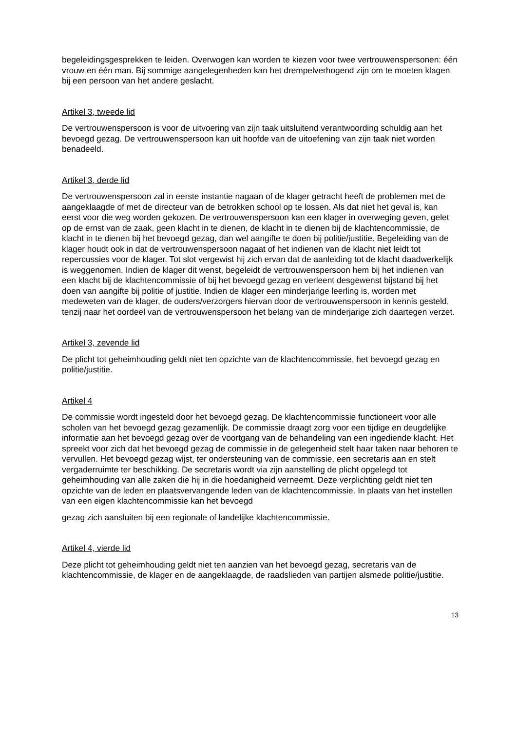begeleidingsgesprekken te leiden. Overwogen kan worden te kiezen voor twee vertrouwenspersonen: één vrouw en één man. Bij sommige aangelegenheden kan het drempelverhogend zijn om te moeten klagen bij een persoon van het andere geslacht.
Artikel 3, tweede lid
De vertrouwenspersoon is voor de uitvoering van zijn taak uitsluitend verantwoording schuldig aan het bevoegd gezag. De vertrouwenspersoon kan uit hoofde van de uitoefening van zijn taak niet worden benadeeld.
Artikel 3, derde lid
De vertrouwenspersoon zal in eerste instantie nagaan of de klager getracht heeft de problemen met de aangeklaagde of met de directeur van de betrokken school op te lossen. Als dat niet het geval is, kan eerst voor die weg worden gekozen. De vertrouwenspersoon kan een klager in overweging geven, gelet op de ernst van de zaak, geen klacht in te dienen, de klacht in te dienen bij de klachtencommissie, de klacht in te dienen bij het bevoegd gezag, dan wel aangifte te doen bij politie/justitie. Begeleiding van de klager houdt ook in dat de vertrouwenspersoon nagaat of het indienen van de klacht niet leidt tot repercussies voor de klager. Tot slot vergewist hij zich ervan dat de aanleiding tot de klacht daadwerkelijk is weggenomen. Indien de klager dit wenst, begeleidt de vertrouwenspersoon hem bij het indienen van een klacht bij de klachtencommissie of bij het bevoegd gezag en verleent desgewenst bijstand bij het doen van aangifte bij politie of justitie. Indien de klager een minderjarige leerling is, worden met medeweten van de klager, de ouders/verzorgers hiervan door de vertrouwenspersoon in kennis gesteld, tenzij naar het oordeel van de vertrouwenspersoon het belang van de minderjarige zich daartegen verzet.
Artikel 3, zevende lid
De plicht tot geheimhouding geldt niet ten opzichte van de klachtencommissie, het bevoegd gezag en politie/justitie.
Artikel 4
De commissie wordt ingesteld door het bevoegd gezag. De klachtencommissie functioneert voor alle scholen van het bevoegd gezag gezamenlijk. De commissie draagt zorg voor een tijdige en deugdelijke informatie aan het bevoegd gezag over de voortgang van de behandeling van een ingediende klacht. Het spreekt voor zich dat het bevoegd gezag de commissie in de gelegenheid stelt haar taken naar behoren te vervullen. Het bevoegd gezag wijst, ter ondersteuning van de commissie, een secretaris aan en stelt vergaderruimte ter beschikking. De secretaris wordt via zijn aanstelling de plicht opgelegd tot geheimhouding van alle zaken die hij in die hoedanigheid verneemt. Deze verplichting geldt niet ten opzichte van de leden en plaatsvervangende leden van de klachtencommissie. In plaats van het instellen van een eigen klachtencommissie kan het bevoegd
gezag zich aansluiten bij een regionale of landelijke klachtencommissie.
Artikel 4, vierde lid
Deze plicht tot geheimhouding geldt niet ten aanzien van het bevoegd gezag, secretaris van de klachtencommissie, de klager en de aangeklaagde, de raadslieden van partijen alsmede politie/justitie.
13